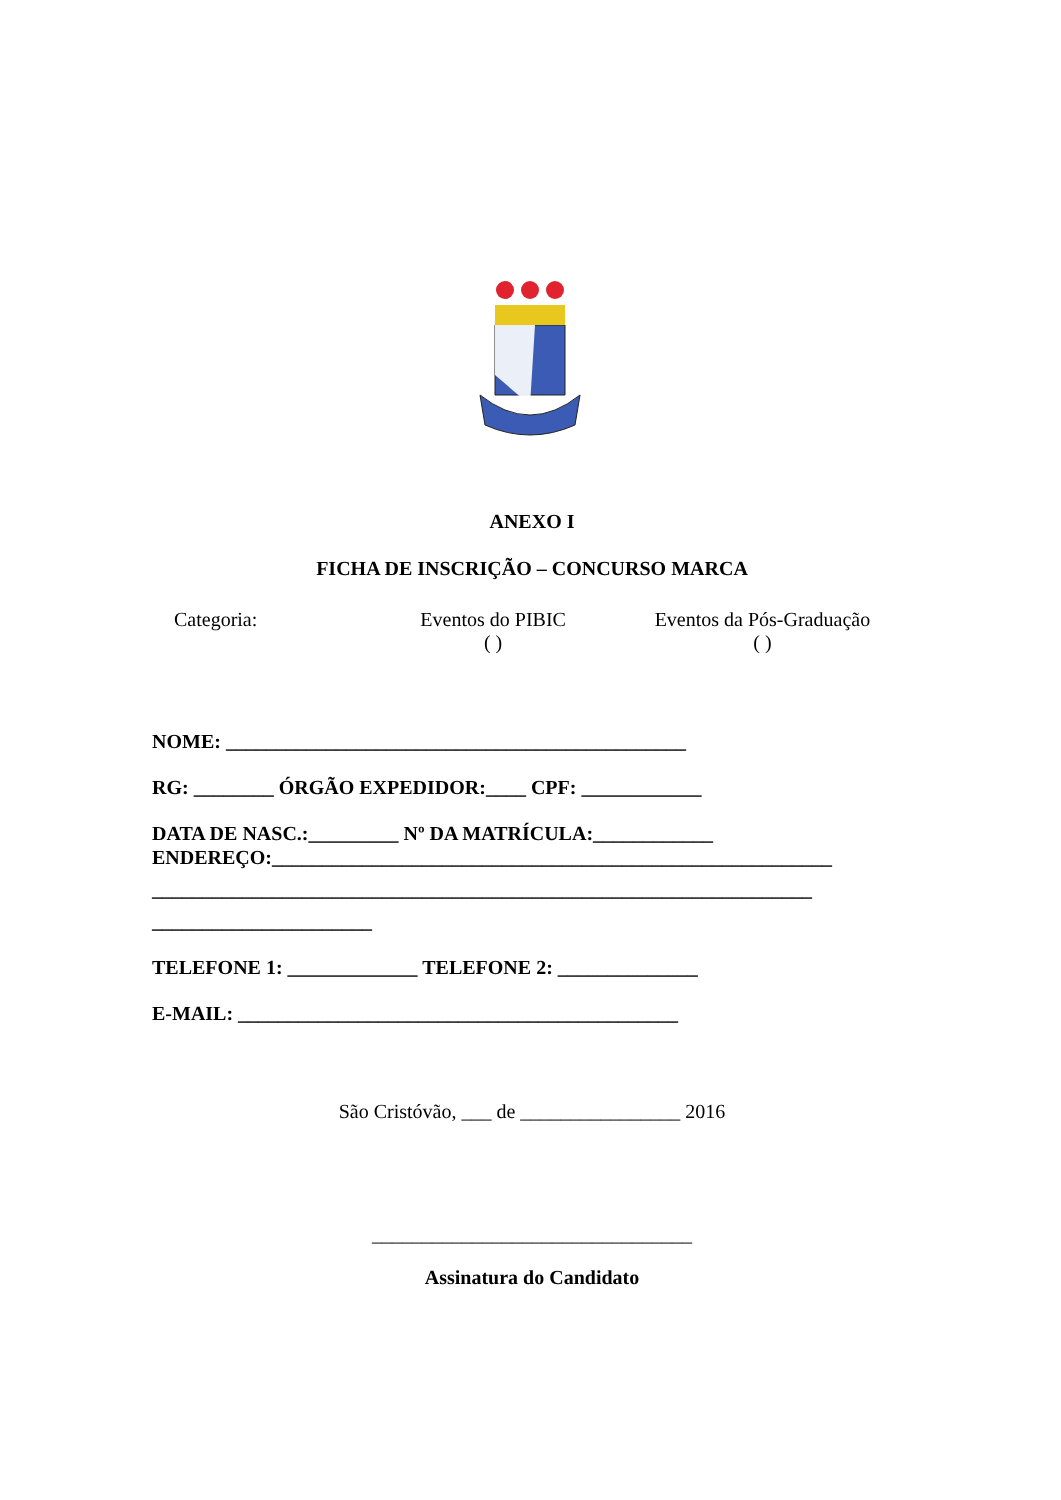ANEXO I
FICHA DE INSCRIÇÃO – CONCURSO MARCA
Categoria: Eventos do PIBIC
( )
Eventos da Pós-Graduação
( )
NOME: ______________________________________________
RG: ________ ÓRGÃO EXPEDIDOR:____ CPF: ____________
DATA DE NASC.:_________ Nº DA MATRÍCULA:____________
ENDEREÇO:________________________________________________________
__________________________________________________________________
______________________
TELEFONE 1: _____________ TELEFONE 2: ______________
E-MAIL: ____________________________________________
São Cristóvão, ___ de ________________ 2016
________________________________
Assinatura do Candidato